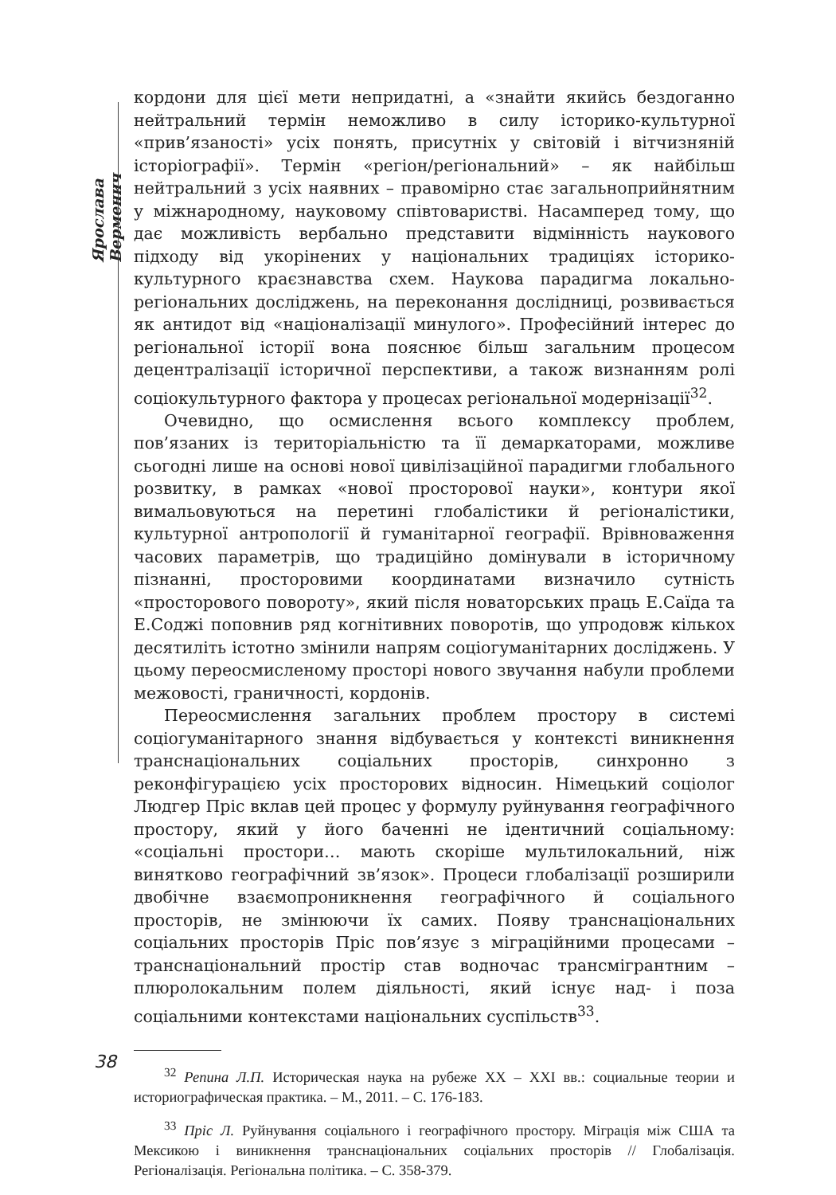Ярослава Верменич
кордони для цієї мети непридатні, а «знайти якийсь бездоганно нейтральний термін неможливо в силу історико-культурної «прив’язаності» усіх понять, присутніх у світовій і вітчизняній історіографії». Термін «регіон/регіональний» – як найбільш нейтральний з усіх наявних – правомірно стає загальноприйнятним у міжнародному, науковому співтоваристві. Насамперед тому, що дає можливість вербально представити відмінність наукового підходу від укорінених у національних традиціях історико-культурного краєзнавства схем. Наукова парадигма локально-регіональних досліджень, на переконання дослідниці, розвивається як антидот від «націоналізації минулого». Професійний інтерес до регіональної історії вона пояснює більш загальним процесом децентралізації історичної перспективи, а також визнанням ролі соціокультурного фактора у процесах регіональної модернізації<sup>32</sup>.
Очевидно, що осмислення всього комплексу проблем, пов’язаних із територіальністю та її демаркаторами, можливе сьогодні лише на основі нової цивілізаційної парадигми глобального розвитку, в рамках «нової просторової науки», контури якої вимальовуються на перетині глобалістики й регіоналістики, культурної антропології й гуманітарної географії. Врівноваження часових параметрів, що традиційно домінували в історичному пізнанні, просторовими координатами визначило сутність «просторового повороту», який після новаторських праць Е.Саїда та Е.Соджі поповнив ряд когнітивних поворотів, що упродовж кількох десятиліть істотно змінили напрям соціогуманітарних досліджень. У цьому переосмисленому просторі нового звучання набули проблеми межовості, граничності, кордонів.
Переосмислення загальних проблем простору в системі соціогуманітарного знання відбувається у контексті виникнення транснаціональних соціальних просторів, синхронно з реконфігурацією усіх просторових відносин. Німецький соціолог Людгер Пріс вклав цей процес у формулу руйнування географічного простору, який у його баченні не ідентичний соціальному: «соціальні простори… мають скоріше мультилокальний, ніж винятково географічний зв’язок». Процеси глобалізації розширили двобічне взаємопроникнення географічного й соціального просторів, не змінюючи їх самих. Появу транснаціональних соціальних просторів Пріс пов’язує з міграційними процесами – транснаціональний простір став водночас трансмігрантним – плюролокальним полем діяльності, який існує над- і поза соціальними контекстами національних суспільств<sup>33</sup>.
<sup>32</sup> Репина Л.П. Историческая наука на рубеже XX – XXI вв.: социальные теории и историографическая практика. – М., 2011. – С. 176-183.
<sup>33</sup> Пріс Л. Руйнування соціального і географічного простору. Міграція між США та Мексикою і виникнення транснаціональних соціальних просторів // Глобалізація. Регіоналізація. Регіональна політика. – С. 358-379.
38